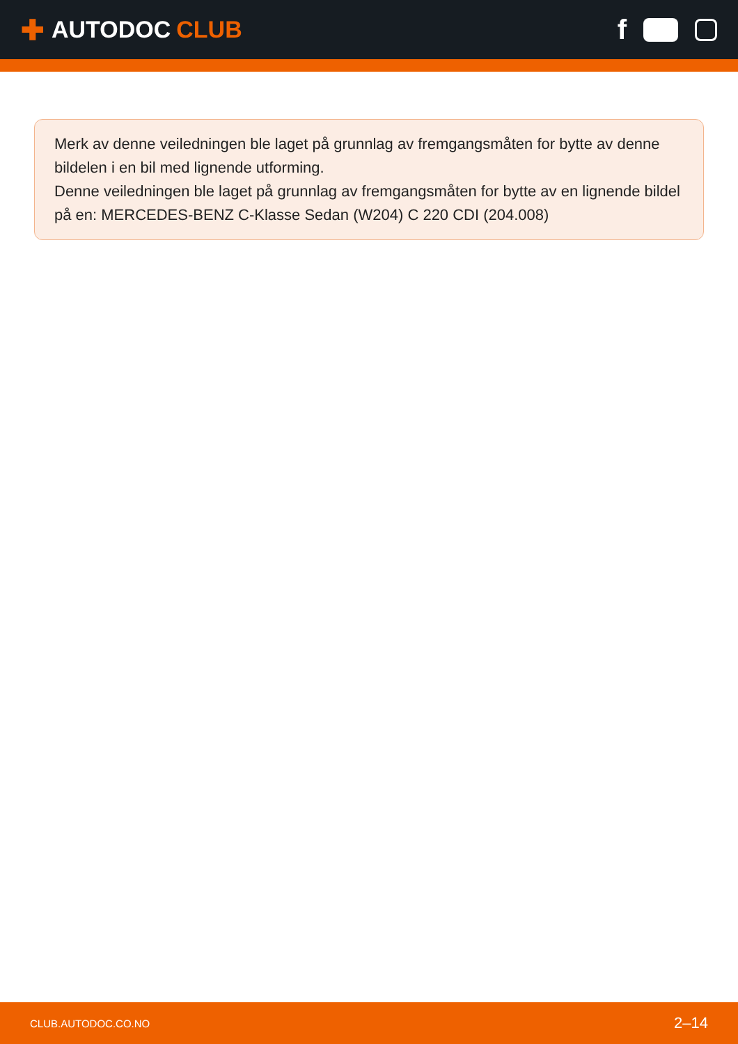✚ AUTODOC CLUB
f
Merk av denne veiledningen ble laget på grunnlag av fremgangsmåten for bytte av denne bildelen i en bil med lignende utforming.
Denne veiledningen ble laget på grunnlag av fremgangsmåten for bytte av en lignende bildel på en: MERCEDES-BENZ C-Klasse Sedan (W204) C 220 CDI (204.008)
CLUB.AUTODOC.CO.NO 2–14